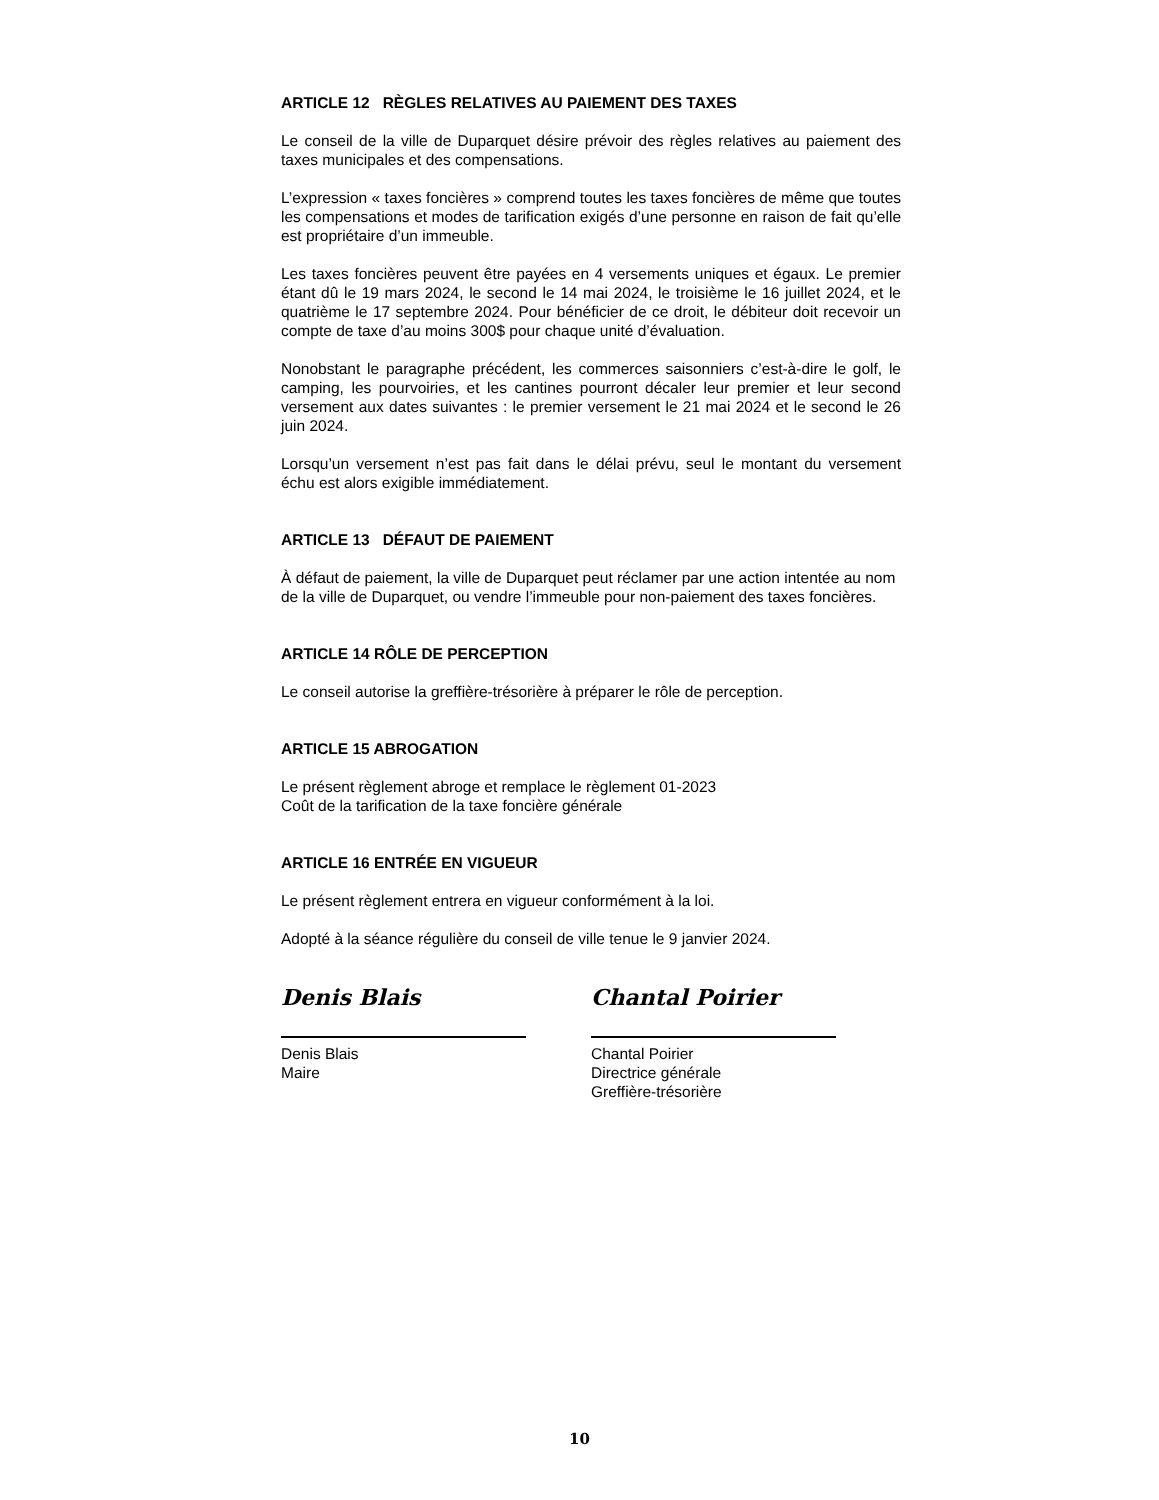ARTICLE 12 RÈGLES RELATIVES AU PAIEMENT DES TAXES
Le conseil de la ville de Duparquet désire prévoir des règles relatives au paiement des taxes municipales et des compensations.
L’expression « taxes foncières » comprend toutes les taxes foncières de même que toutes les compensations et modes de tarification exigés d’une personne en raison de fait qu’elle est propriétaire d’un immeuble.
Les taxes foncières peuvent être payées en 4 versements uniques et égaux. Le premier étant dû le 19 mars 2024, le second le 14 mai 2024, le troisième le 16 juillet 2024, et le quatrième le 17 septembre 2024. Pour bénéficier de ce droit, le débiteur doit recevoir un compte de taxe d’au moins 300$ pour chaque unité d’évaluation.
Nonobstant le paragraphe précédent, les commerces saisonniers c’est-à-dire le golf, le camping, les pourvoiries, et les cantines pourront décaler leur premier et leur second versement aux dates suivantes : le premier versement le 21 mai 2024 et le second le 26 juin 2024.
Lorsqu’un versement n’est pas fait dans le délai prévu, seul le montant du versement échu est alors exigible immédiatement.
ARTICLE 13 DÉFAUT DE PAIEMENT
À défaut de paiement, la ville de Duparquet peut réclamer par une action intentée au nom de la ville de Duparquet, ou vendre l’immeuble pour non-paiement des taxes foncières.
ARTICLE 14 RÔLE DE PERCEPTION
Le conseil autorise la greffière-trésorière à préparer le rôle de perception.
ARTICLE 15 ABROGATION
Le présent règlement abroge et remplace le règlement 01-2023
Coût de la tarification de la taxe foncière générale
ARTICLE 16 ENTRÉE EN VIGUEUR
Le présent règlement entrera en vigueur conformément à la loi.
Adopté à la séance régulière du conseil de ville tenue le 9 janvier 2024.
Denis Blais
Denis Blais
Maire
Chantal Poirier
Chantal Poirier
Directrice générale
Greffière-trésorière
10